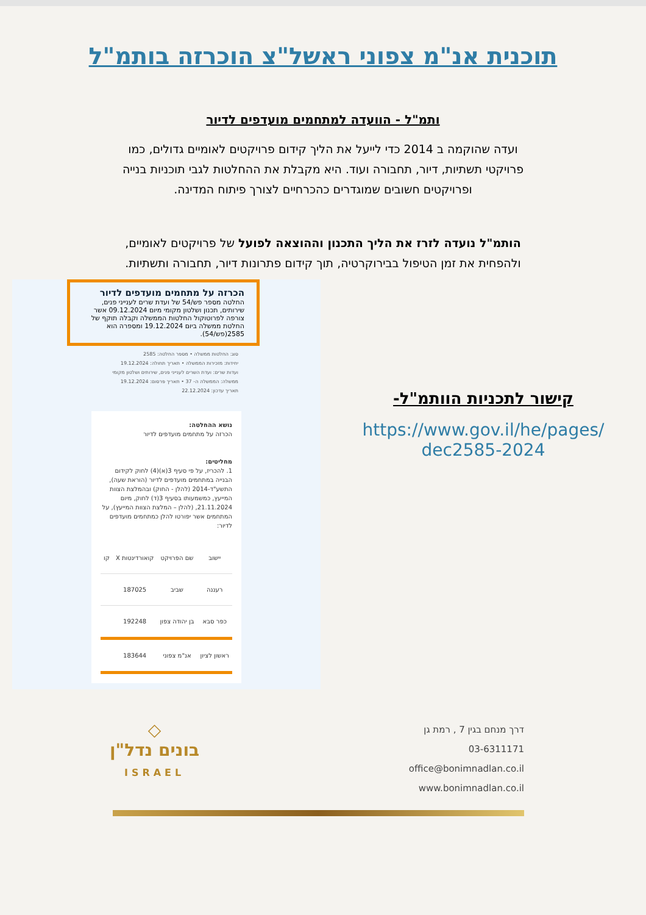תוכנית אנ"מ צפוני ראשל"צ הוכרזה בותמ"ל
ותמ"ל - הוועדה למתחמים מועדפים לדיור
ועדה שהוקמה ב 2014 כדי לייעל את הליך קידום פרויקטים לאומיים גדולים, כמו פרויקטי תשתיות, דיור, תחבורה ועוד. היא מקבלת את ההחלטות לגבי תוכניות בנייה ופרויקטים חשובים שמוגדרים כהכרחיים לצורך פיתוח המדינה.
הותמ"ל נועדה לזרז את הליך התכנון וההוצאה לפועל של פרויקטים לאומיים, ולהפחית את זמן הטיפול בבירוקרטיה, תוך קידום פתרונות דיור, תחבורה ותשתיות.
הכרזה על מתחמים מועדפים לדיור
החלטה מספר פש/54 של ועדת שרים לענייני פנים, שירותים, תכנון ושלטון מקומי מיום 09.12.2024 אשר צורפה לפרוטוקול החלטות הממשלה וקבלה תוקף של החלטת ממשלה ביום 19.12.2024 ומספרה הוא 2585(פש/54).
סוג: החלטות ממשלה • מספר החלטה: 2585
יחידות: מזכירות הממשלה • תאריך תחולה: 19.12.2024
ועדות שרים: ועדת השרים לענייני פנים, שירותים ושלטון מקומי
ממשלה: הממשלה ה- 37 • תאריך פרסום: 19.12.2024
תאריך עדכון: 22.12.2024
נושא ההחלטה:
הכרזה על מתחמים מועדפים לדיור
מחליטים:
1. להכריז, על פי סעיף 3(א)(4) לחוק לקידום הבנייה במתחמים מועדפים לדיור (הוראת שעה), התשע"ד-2014 (להלן - החוק) ובהמלצת הצוות המייעץ, כמשמעותו בסעיף 3(ד) לחוק, מיום 21.11.2024, (להלן – המלצת הצוות המייעץ), על המתחמים אשר יפורטו להלן כמתחמים מועדפים לדיור:
| יישוב | שם הפרויקט | קואורדינטות X | קו |
| --- | --- | --- | --- |
| רעננה | שביב | 187025 | |
| כפר סבא | בן יהודה צפון | 192248 | |
| ראשון לציון | אנ"מ צפוני | 183644 | |
קישור לתכניות הוותמ"ל-
https://www.gov.il/he/pages/
dec2585-2024
דרך מנחם בגין 7 , רמת גן
03-6311171
office@bonimnadlan.co.il
www.bonimnadlan.co.il
◇
בונים נדל"ן
ISRAEL